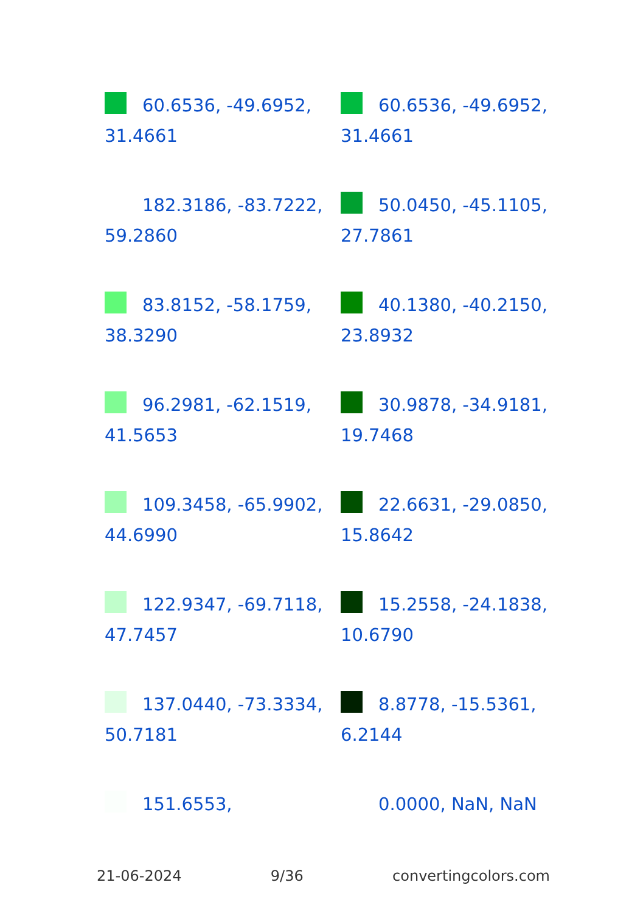60.6536, -49.6952, 31.4661
60.6536, -49.6952, 31.4661
182.3186, -83.7222, 59.2860
50.0450, -45.1105, 27.7861
83.8152, -58.1759, 38.3290
40.1380, -40.2150, 23.8932
96.2981, -62.1519, 41.5653
30.9878, -34.9181, 19.7468
109.3458, -65.9902, 44.6990
22.6631, -29.0850, 15.8642
122.9347, -69.7118, 47.7457
15.2558, -24.1838, 10.6790
137.0440, -73.3334, 50.7181
8.8778, -15.5361, 6.2144
151.6553,
0.0000, NaN, NaN
21-06-2024 9/36 convertingcolors.com